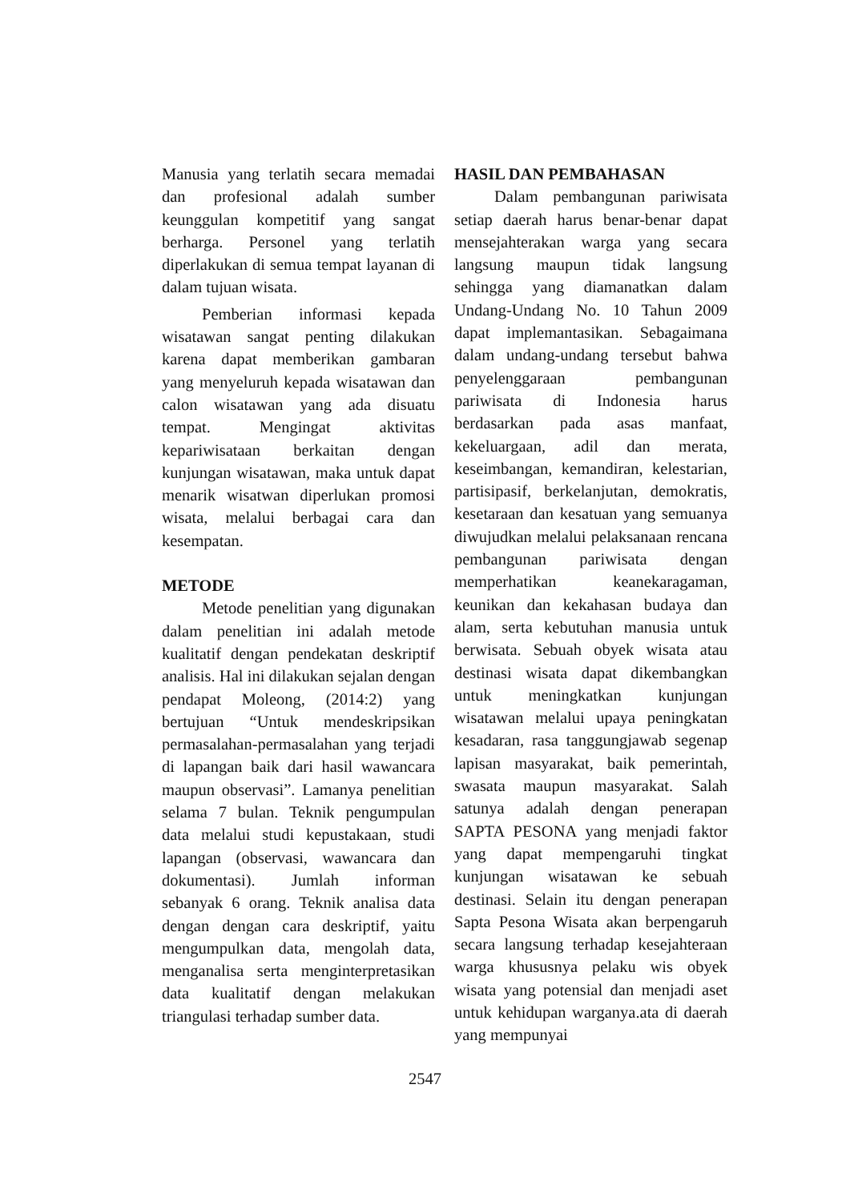Manusia yang terlatih secara memadai dan profesional adalah sumber keunggulan kompetitif yang sangat berharga. Personel yang terlatih diperlakukan di semua tempat layanan di dalam tujuan wisata.
Pemberian informasi kepada wisatawan sangat penting dilakukan karena dapat memberikan gambaran yang menyeluruh kepada wisatawan dan calon wisatawan yang ada disuatu tempat. Mengingat aktivitas kepariwisataan berkaitan dengan kunjungan wisatawan, maka untuk dapat menarik wisatwan diperlukan promosi wisata, melalui berbagai cara dan kesempatan.
METODE
Metode penelitian yang digunakan dalam penelitian ini adalah metode kualitatif dengan pendekatan deskriptif analisis. Hal ini dilakukan sejalan dengan pendapat Moleong, (2014:2) yang bertujuan “Untuk mendeskripsikan permasalahan-permasalahan yang terjadi di lapangan baik dari hasil wawancara maupun observasi”. Lamanya penelitian selama 7 bulan. Teknik pengumpulan data melalui studi kepustakaan, studi lapangan (observasi, wawancara dan dokumentasi). Jumlah informan sebanyak 6 orang. Teknik analisa data dengan dengan cara deskriptif, yaitu mengumpulkan data, mengolah data, menganalisa serta menginterpretasikan data kualitatif dengan melakukan triangulasi terhadap sumber data.
HASIL DAN PEMBAHASAN
Dalam pembangunan pariwisata setiap daerah harus benar-benar dapat mensejahterakan warga yang secara langsung maupun tidak langsung sehingga yang diamanatkan dalam Undang-Undang No. 10 Tahun 2009 dapat implemantasikan. Sebagaimana dalam undang-undang tersebut bahwa penyelenggaraan pembangunan pariwisata di Indonesia harus berdasarkan pada asas manfaat, kekeluargaan, adil dan merata, keseimbangan, kemandiran, kelestarian, partisipasif, berkelanjutan, demokratis, kesetaraan dan kesatuan yang semuanya diwujudkan melalui pelaksanaan rencana pembangunan pariwisata dengan memperhatikan keanekaragaman, keunikan dan kekahasan budaya dan alam, serta kebutuhan manusia untuk berwisata. Sebuah obyek wisata atau destinasi wisata dapat dikembangkan untuk meningkatkan kunjungan wisatawan melalui upaya peningkatan kesadaran, rasa tanggungjawab segenap lapisan masyarakat, baik pemerintah, swasata maupun masyarakat. Salah satunya adalah dengan penerapan SAPTA PESONA yang menjadi faktor yang dapat mempengaruhi tingkat kunjungan wisatawan ke sebuah destinasi. Selain itu dengan penerapan Sapta Pesona Wisata akan berpengaruh secara langsung terhadap kesejahteraan warga khususnya pelaku wis obyek wisata yang potensial dan menjadi aset untuk kehidupan warganya.ata di daerah yang mempunyai
2547